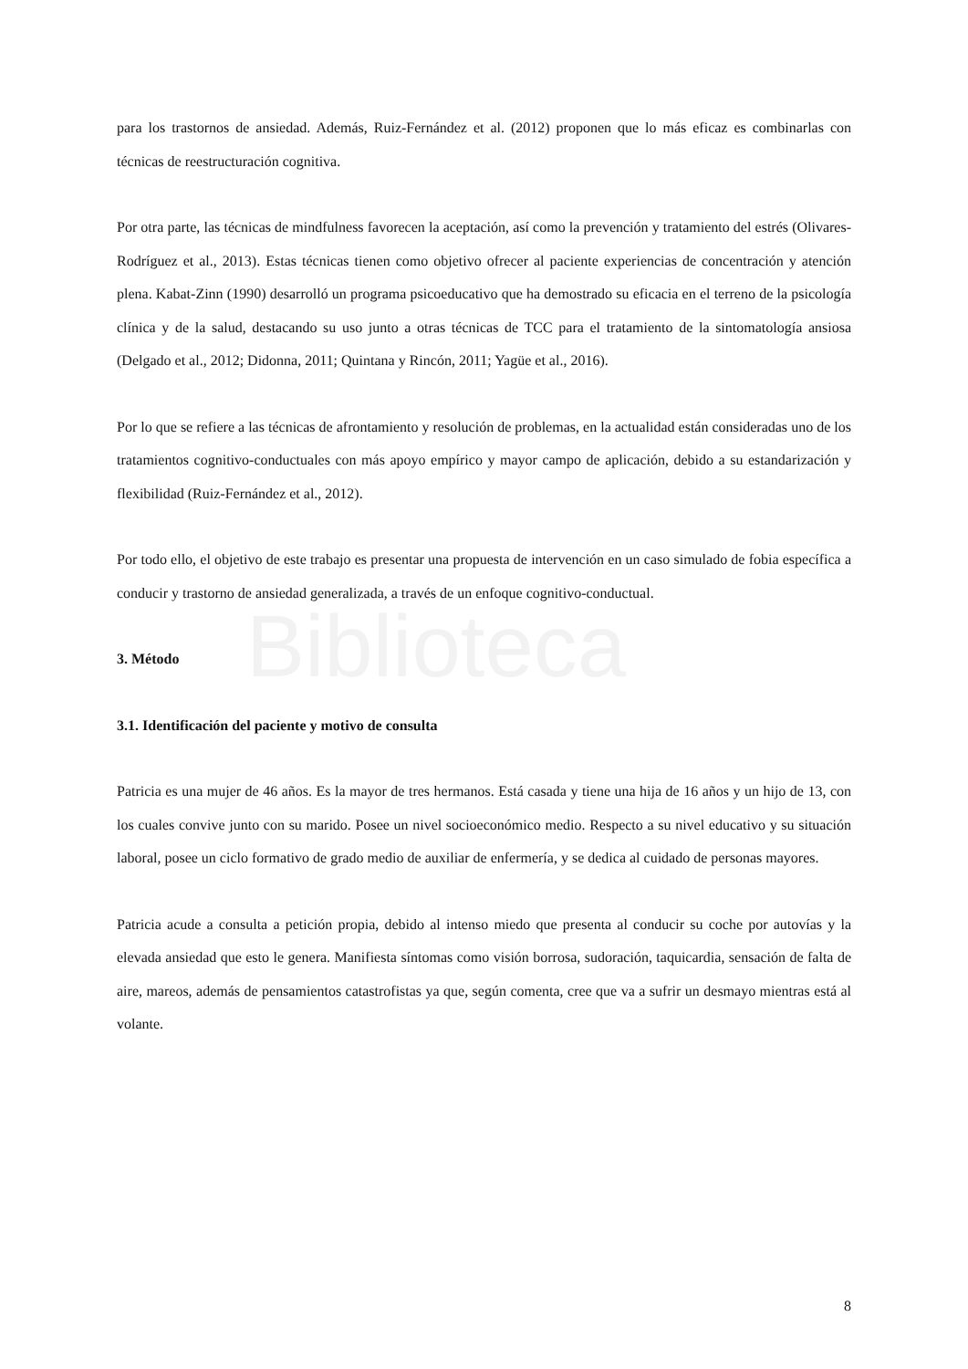Biblioteca
para los trastornos de ansiedad. Además, Ruiz-Fernández et al. (2012) proponen que lo más eficaz es combinarlas con técnicas de reestructuración cognitiva.
Por otra parte, las técnicas de mindfulness favorecen la aceptación, así como la prevención y tratamiento del estrés (Olivares-Rodríguez et al., 2013). Estas técnicas tienen como objetivo ofrecer al paciente experiencias de concentración y atención plena. Kabat-Zinn (1990) desarrolló un programa psicoeducativo que ha demostrado su eficacia en el terreno de la psicología clínica y de la salud, destacando su uso junto a otras técnicas de TCC para el tratamiento de la sintomatología ansiosa (Delgado et al., 2012; Didonna, 2011; Quintana y Rincón, 2011; Yagüe et al., 2016).
Por lo que se refiere a las técnicas de afrontamiento y resolución de problemas, en la actualidad están consideradas uno de los tratamientos cognitivo-conductuales con más apoyo empírico y mayor campo de aplicación, debido a su estandarización y flexibilidad (Ruiz-Fernández et al., 2012).
Por todo ello, el objetivo de este trabajo es presentar una propuesta de intervención en un caso simulado de fobia específica a conducir y trastorno de ansiedad generalizada, a través de un enfoque cognitivo-conductual.
3. Método
3.1. Identificación del paciente y motivo de consulta
Patricia es una mujer de 46 años. Es la mayor de tres hermanos. Está casada y tiene una hija de 16 años y un hijo de 13, con los cuales convive junto con su marido. Posee un nivel socioeconómico medio. Respecto a su nivel educativo y su situación laboral, posee un ciclo formativo de grado medio de auxiliar de enfermería, y se dedica al cuidado de personas mayores.
Patricia acude a consulta a petición propia, debido al intenso miedo que presenta al conducir su coche por autovías y la elevada ansiedad que esto le genera. Manifiesta síntomas como visión borrosa, sudoración, taquicardia, sensación de falta de aire, mareos, además de pensamientos catastrofistas ya que, según comenta, cree que va a sufrir un desmayo mientras está al volante.
8